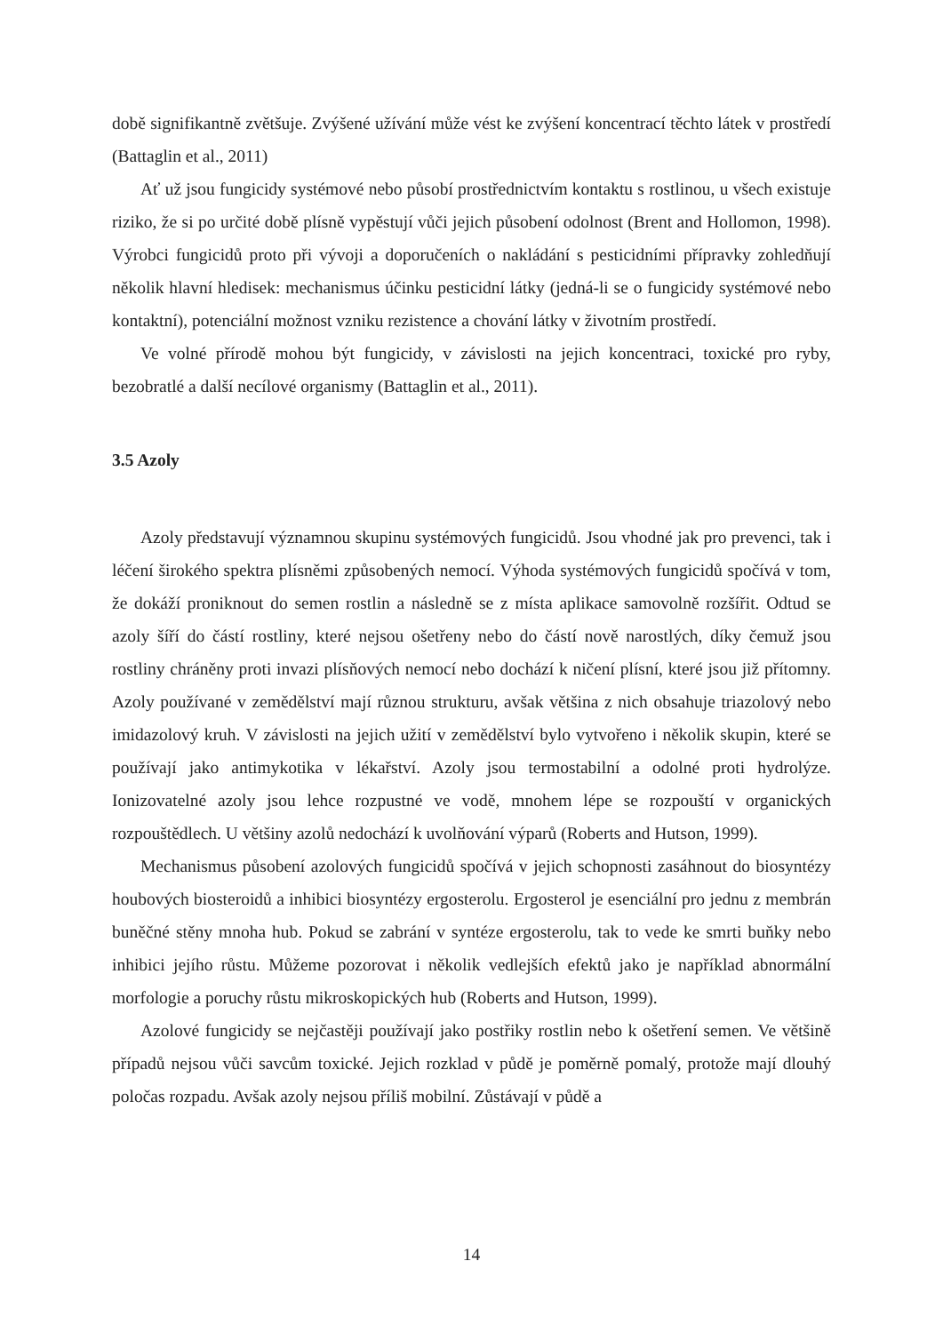době signifikantně zvětšuje. Zvýšené užívání může vést ke zvýšení koncentrací těchto látek v prostředí (Battaglin et al., 2011)
Ať už jsou fungicidy systémové nebo působí prostřednictvím kontaktu s rostlinou, u všech existuje riziko, že si po určité době plísně vypěstují vůči jejich působení odolnost (Brent and Hollomon, 1998). Výrobci fungicidů proto při vývoji a doporučeních o nakládání s pesticidními přípravky zohledňují několik hlavní hledisek: mechanismus účinku pesticidní látky (jedná-li se o fungicidy systémové nebo kontaktní), potenciální možnost vzniku rezistence a chování látky v životním prostředí.
Ve volné přírodě mohou být fungicidy, v závislosti na jejich koncentraci, toxické pro ryby, bezobratlé a další necílové organismy (Battaglin et al., 2011).
3.5 Azoly
Azoly představují významnou skupinu systémových fungicidů. Jsou vhodné jak pro prevenci, tak i léčení širokého spektra plísněmi způsobených nemocí. Výhoda systémových fungicidů spočívá v tom, že dokáží proniknout do semen rostlin a následně se z místa aplikace samovolně rozšířit. Odtud se azoly šíří do částí rostliny, které nejsou ošetřeny nebo do částí nově narostlých, díky čemuž jsou rostliny chráněny proti invazi plísňových nemocí nebo dochází k ničení plísní, které jsou již přítomny. Azoly používané v zemědělství mají různou strukturu, avšak většina z nich obsahuje triazolový nebo imidazolový kruh. V závislosti na jejich užití v zemědělství bylo vytvořeno i několik skupin, které se používají jako antimykotika v lékařství. Azoly jsou termostabilní a odolné proti hydrolýze. Ionizovatelné azoly jsou lehce rozpustné ve vodě, mnohem lépe se rozpouští v organických rozpouštědlech. U většiny azolů nedochází k uvolňování výparů (Roberts and Hutson, 1999).
Mechanismus působení azolových fungicidů spočívá v jejich schopnosti zasáhnout do biosyntézy houbových biosteroidů a inhibici biosyntézy ergosterolu. Ergosterol je esenciální pro jednu z membrán buněčné stěny mnoha hub. Pokud se zabrání v syntéze ergosterolu, tak to vede ke smrti buňky nebo inhibici jejího růstu. Můžeme pozorovat i několik vedlejších efektů jako je například abnormální morfologie a poruchy růstu mikroskopických hub (Roberts and Hutson, 1999).
Azolové fungicidy se nejčastěji používají jako postřiky rostlin nebo k ošetření semen. Ve většině případů nejsou vůči savcům toxické. Jejich rozklad v půdě je poměrně pomalý, protože mají dlouhý poločas rozpadu. Avšak azoly nejsou příliš mobilní. Zůstávají v půdě a
14